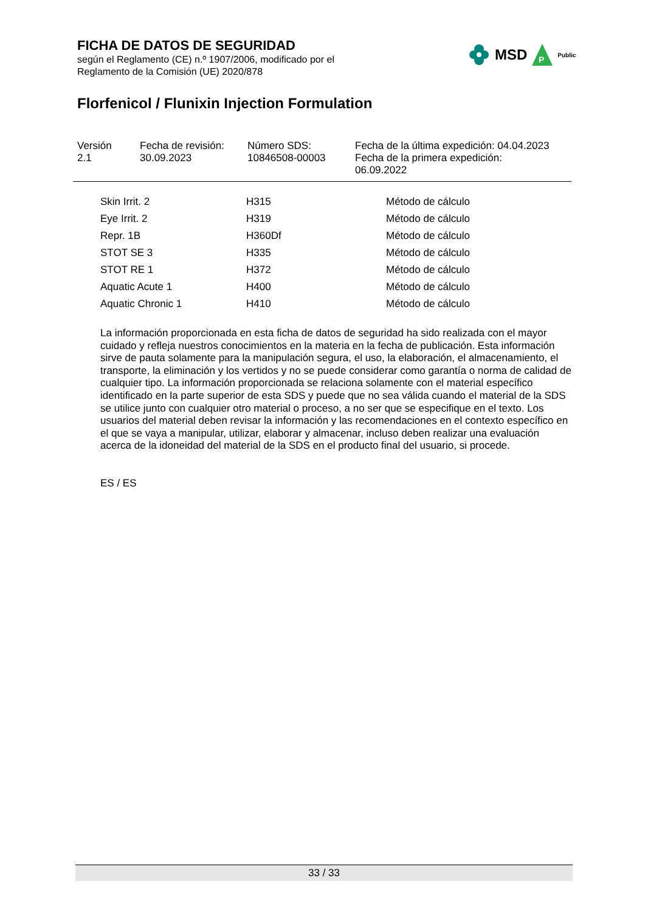FICHA DE DATOS DE SEGURIDAD
según el Reglamento (CE) n.º 1907/2006, modificado por el
Reglamento de la Comisión (UE) 2020/878
MSD
P
Public
Florfenicol / Flunixin Injection Formulation
| Versión 2.1 | Fecha de revisión: 30.09.2023 | Número SDS: 10846508-00003 | Fecha de la última expedición: 04.04.2023 Fecha de la primera expedición: 06.09.2022 |
| Skin Irrit. 2 | H315 | Método de cálculo |
| Eye Irrit. 2 | H319 | Método de cálculo |
| Repr. 1B | H360Df | Método de cálculo |
| STOT SE 3 | H335 | Método de cálculo |
| STOT RE 1 | H372 | Método de cálculo |
| Aquatic Acute 1 | H400 | Método de cálculo |
| Aquatic Chronic 1 | H410 | Método de cálculo |
La información proporcionada en esta ficha de datos de seguridad ha sido realizada con el mayor cuidado y refleja nuestros conocimientos en la materia en la fecha de publicación. Esta información sirve de pauta solamente para la manipulación segura, el uso, la elaboración, el almacenamiento, el transporte, la eliminación y los vertidos y no se puede considerar como garantía o norma de calidad de cualquier tipo. La información proporcionada se relaciona solamente con el material específico identificado en la parte superior de esta SDS y puede que no sea válida cuando el material de la SDS se utilice junto con cualquier otro material o proceso, a no ser que se especifique en el texto. Los usuarios del material deben revisar la información y las recomendaciones en el contexto específico en el que se vaya a manipular, utilizar, elaborar y almacenar, incluso deben realizar una evaluación acerca de la idoneidad del material de la SDS en el producto final del usuario, si procede.
ES / ES
33 / 33